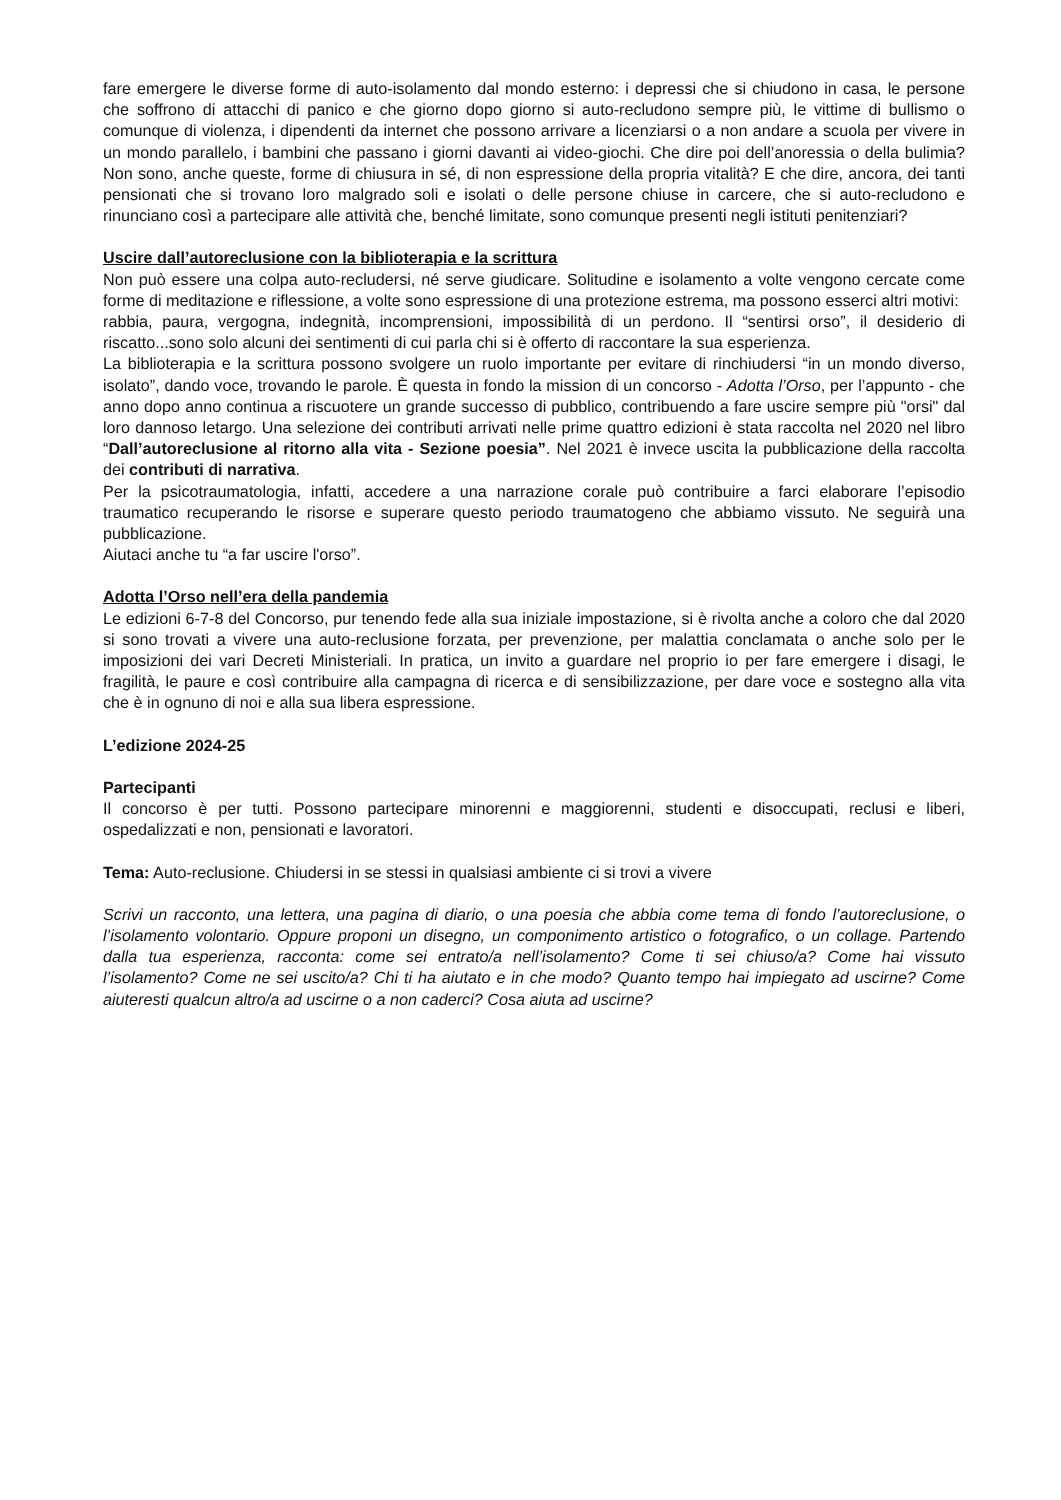fare emergere le diverse forme di auto-isolamento dal mondo esterno: i depressi che si chiudono in casa, le persone che soffrono di attacchi di panico e che giorno dopo giorno si auto-recludono sempre più, le vittime di bullismo o comunque di violenza, i dipendenti da internet che possono arrivare a licenziarsi o a non andare a scuola per vivere in un mondo parallelo, i bambini che passano i giorni davanti ai video-giochi. Che dire poi dell’anoressia o della bulimia? Non sono, anche queste, forme di chiusura in sé, di non espressione della propria vitalità? E che dire, ancora, dei tanti pensionati che si trovano loro malgrado soli e isolati o delle persone chiuse in carcere, che si auto-recludono e rinunciano così a partecipare alle attività che, benché limitate, sono comunque presenti negli istituti penitenziari?
Uscire dall’autoreclusione con la biblioterapia e la scrittura
Non può essere una colpa auto-recludersi, né serve giudicare. Solitudine e isolamento a volte vengono cercate come forme di meditazione e riflessione, a volte sono espressione di una protezione estrema, ma possono esserci altri motivi:
rabbia, paura, vergogna, indegnità, incomprensioni, impossibilità di un perdono. Il “sentirsi orso”, il desiderio di riscatto...sono solo alcuni dei sentimenti di cui parla chi si è offerto di raccontare la sua esperienza.
La biblioterapia e la scrittura possono svolgere un ruolo importante per evitare di rinchiudersi “in un mondo diverso, isolato”, dando voce, trovando le parole. È questa in fondo la mission di un concorso - Adotta l’Orso, per l’appunto - che anno dopo anno continua a riscuotere un grande successo di pubblico, contribuendo a fare uscire sempre più "orsi" dal loro dannoso letargo. Una selezione dei contributi arrivati nelle prime quattro edizioni è stata raccolta nel 2020 nel libro “Dall’autoreclusione al ritorno alla vita - Sezione poesia”. Nel 2021 è invece uscita la pubblicazione della raccolta dei contributi di narrativa.
Per la psicotraumatologia, infatti, accedere a una narrazione corale può contribuire a farci elaborare l’episodio traumatico recuperando le risorse e superare questo periodo traumatogeno che abbiamo vissuto. Ne seguirà una pubblicazione.
Aiutaci anche tu “a far uscire l'orso”.
Adotta l’Orso nell’era della pandemia
Le edizioni 6-7-8 del Concorso, pur tenendo fede alla sua iniziale impostazione, si è rivolta anche a coloro che dal 2020 si sono trovati a vivere una auto-reclusione forzata, per prevenzione, per malattia conclamata o anche solo per le imposizioni dei vari Decreti Ministeriali. In pratica, un invito a guardare nel proprio io per fare emergere i disagi, le fragilità, le paure e così contribuire alla campagna di ricerca e di sensibilizzazione, per dare voce e sostegno alla vita che è in ognuno di noi e alla sua libera espressione.
L’edizione 2024-25
Partecipanti
Il concorso è per tutti. Possono partecipare minorenni e maggiorenni, studenti e disoccupati, reclusi e liberi, ospedalizzati e non, pensionati e lavoratori.
Tema: Auto-reclusione. Chiudersi in se stessi in qualsiasi ambiente ci si trovi a vivere
Scrivi un racconto, una lettera, una pagina di diario, o una poesia che abbia come tema di fondo l’autoreclusione, o l’isolamento volontario. Oppure proponi un disegno, un componimento artistico o fotografico, o un collage. Partendo dalla tua esperienza, racconta: come sei entrato/a nell’isolamento? Come ti sei chiuso/a? Come hai vissuto l’isolamento? Come ne sei uscito/a? Chi ti ha aiutato e in che modo? Quanto tempo hai impiegato ad uscirne? Come aiuteresti qualcun altro/a ad uscirne o a non caderci? Cosa aiuta ad uscirne?